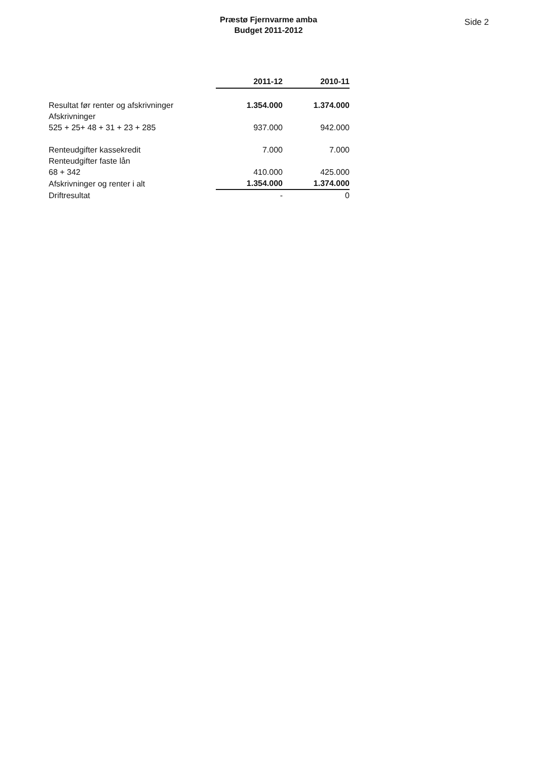Præstø Fjernvarme amba
Budget 2011-2012
Side 2
| | 2011-12 | 2010-11 |
| Resultat før renter og afskrivninger | 1.354.000 | 1.374.000 |
| Afskrivninger | | |
| 525 + 25+ 48 + 31 + 23 + 285 | 937.000 | 942.000 |
| Renteudgifter kassekredit | 7.000 | 7.000 |
| Renteudgifter faste lån | | |
| 68 + 342 | 410.000 | 425.000 |
| Afskrivninger og renter i alt | 1.354.000 | 1.374.000 |
| Driftresultat | - | 0 |